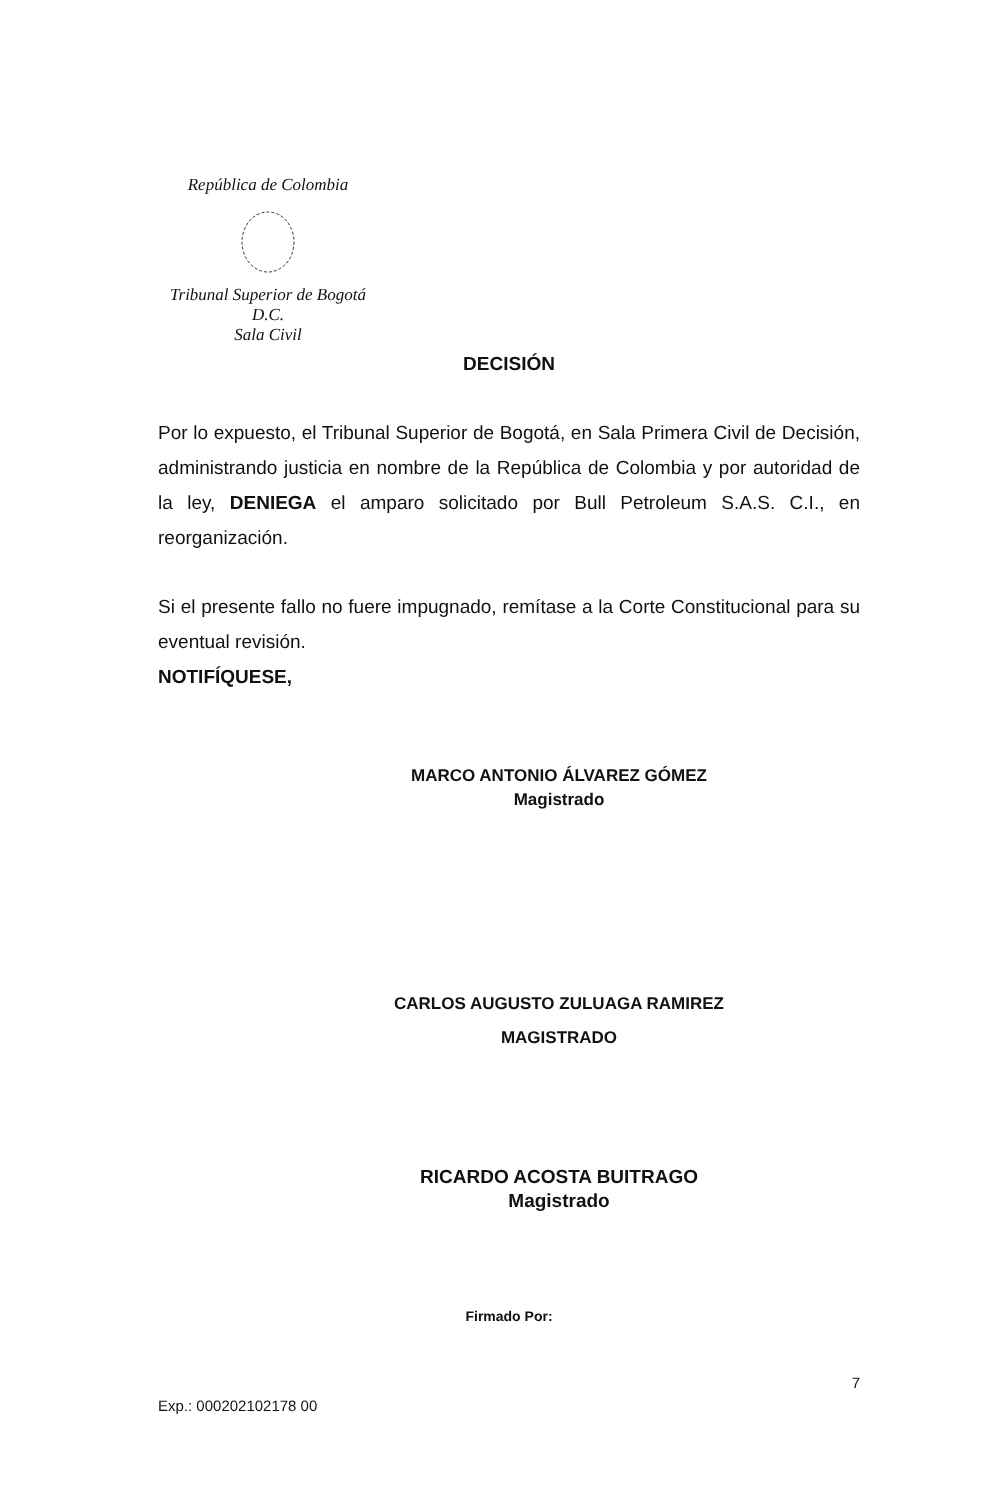República de Colombia Tribunal Superior de Bogotá D.C.
Sala Civil
DECISIÓN
Por lo expuesto, el Tribunal Superior de Bogotá, en Sala Primera Civil de Decisión, administrando justicia en nombre de la República de Colombia y por autoridad de la ley, DENIEGA el amparo solicitado por Bull Petroleum S.A.S. C.I., en reorganización.
Si el presente fallo no fuere impugnado, remítase a la Corte Constitucional para su eventual revisión.
NOTIFÍQUESE,
MARCO ANTONIO ÁLVAREZ GÓMEZ
Magistrado
CARLOS AUGUSTO ZULUAGA RAMIREZ
MAGISTRADO
RICARDO ACOSTA BUITRAGO
Magistrado
Firmado Por:
7
Exp.: 000202102178 00